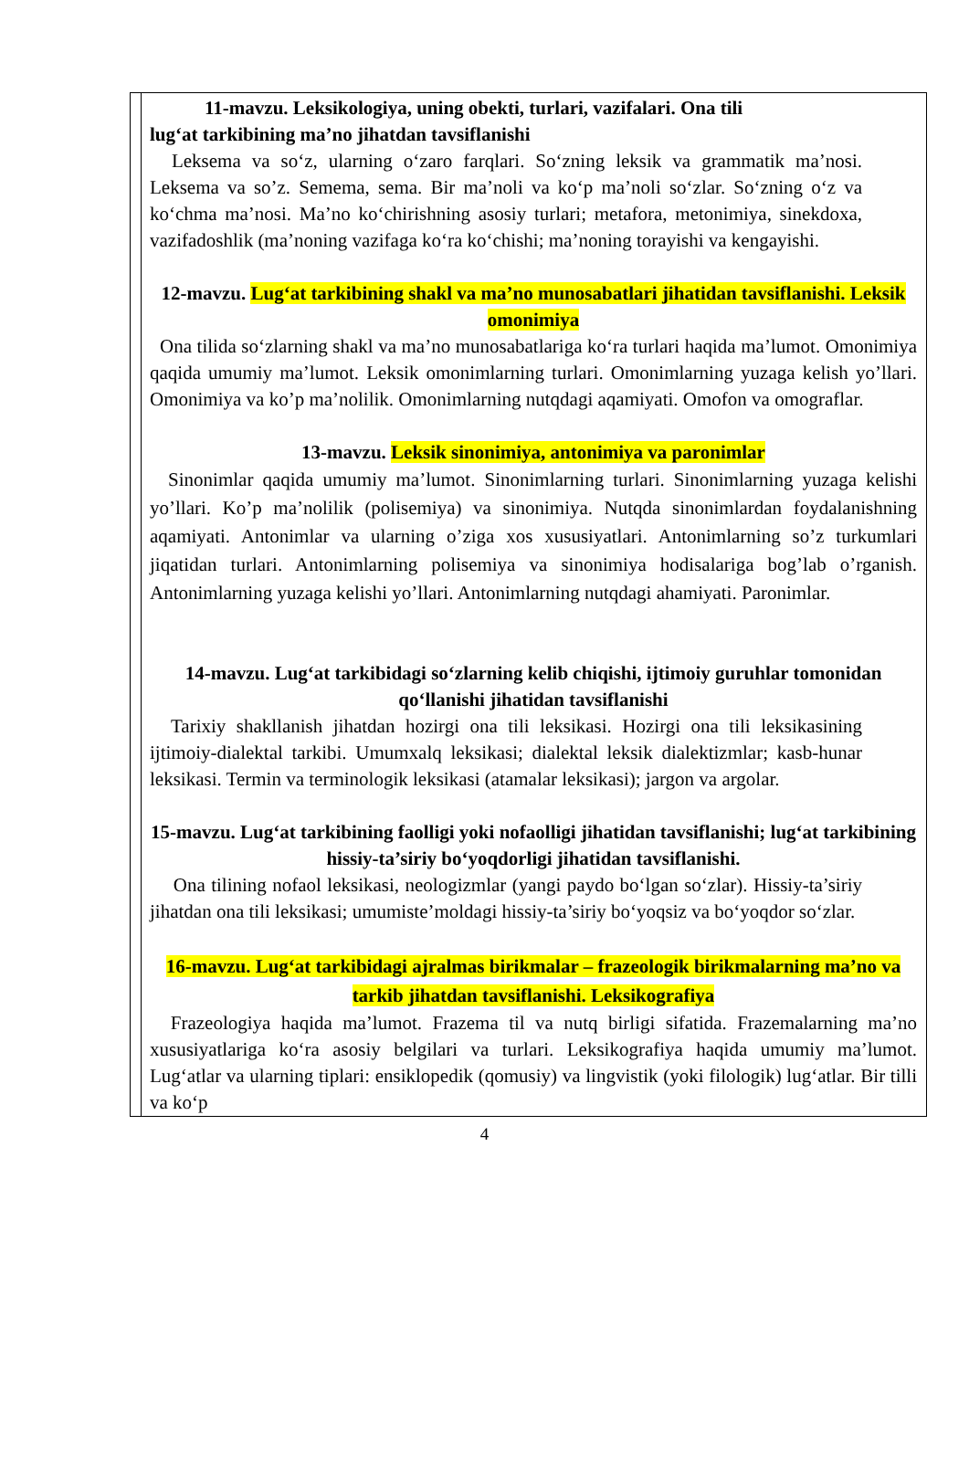| | 11-mavzu. Leksikologiya, uning obekti, turlari, vazifalari. Ona tili lug‘at tarkibining ma’no jihatdan tavsiflanishi Leksema va so‘z, ularning o‘zaro farqlari. So‘zning leksik va grammatik ma’nosi. Leksema va so’z. Semema, sema. Bir ma’noli va ko‘p ma’noli so‘zlar. So‘zning o‘z va ko‘chma ma’nosi. Ma’no ko‘chirishning asosiy turlari; metafora, metonimiya, sinekdoxa, vazifadoshlik (ma’noning vazifaga ko‘ra ko‘chishi; ma’noning torayishi va kengayishi. 12-mavzu. Lug‘at tarkibining shakl va ma’no munosabatlari jihatidan tavsiflanishi. Leksik omonimiya Ona tilida so‘zlarning shakl va ma’no munosabatlariga ko‘ra turlari haqida ma’lumot. Omonimiya qaqida umumiy ma’lumot. Leksik omonimlarning turlari. Omonimlarning yuzaga kelish yo’llari. Omonimiya va ko’p ma’nolilik. Omonimlarning nutqdagi aqamiyati. Omofon va omograflar. 13-mavzu. Leksik sinonimiya, antonimiya va paronimlar Sinonimlar qaqida umumiy ma’lumot. Sinonimlarning turlari. Sinonimlarning yuzaga kelishi yo’llari. Ko’p ma’nolilik (polisemiya) va sinonimiya. Nutqda sinonimlardan foydalanishning aqamiyati. Antonimlar va ularning o’ziga xos xususiyatlari. Antonimlarning so’z turkumlari jiqatidan turlari. Antonimlarning polisemiya va sinonimiya hodisalariga bog’lab o’rganish. Antonimlarning yuzaga kelishi yo’llari. Antonimlarning nutqdagi ahamiyati. Paronimlar. 14-mavzu. Lug‘at tarkibidagi so‘zlarning kelib chiqishi, ijtimoiy guruhlar tomonidan qo‘llanishi jihatidan tavsiflanishi Tarixiy shakllanish jihatdan hozirgi ona tili leksikasi. Hozirgi ona tili leksikasining ijtimoiy-dialektal tarkibi. Umumxalq leksikasi; dialektal leksik dialektizmlar; kasb-hunar leksikasi. Termin va terminologik leksikasi (atamalar leksikasi); jargon va argolar. 15-mavzu. Lug‘at tarkibining faolligi yoki nofaolligi jihatidan tavsiflanishi; lug‘at tarkibining hissiy-ta’siriy bo‘yoqdorligi jihatidan tavsiflanishi. Ona tilining nofaol leksikasi, neologizmlar (yangi paydo bo‘lgan so‘zlar). Hissiy-ta’siriy jihatdan ona tili leksikasi; umumiste’moldagi hissiy-ta’siriy bo‘yoqsiz va bo‘yoqdor so‘zlar. 16-mavzu. Lug‘at tarkibidagi ajralmas birikmalar – frazeologik birikmalarning ma’no va tarkib jihatdan tavsiflanishi. Leksikografiya Frazeologiya haqida ma’lumot. Frazema til va nutq birligi sifatida. Frazemalarning ma’no xususiyatlariga ko‘ra asosiy belgilari va turlari. Leksikografiya haqida umumiy ma’lumot. Lug‘atlar va ularning tiplari: ensiklopedik (qomusiy) va lingvistik (yoki filologik) lug‘atlar. Bir tilli va ko‘p |
4